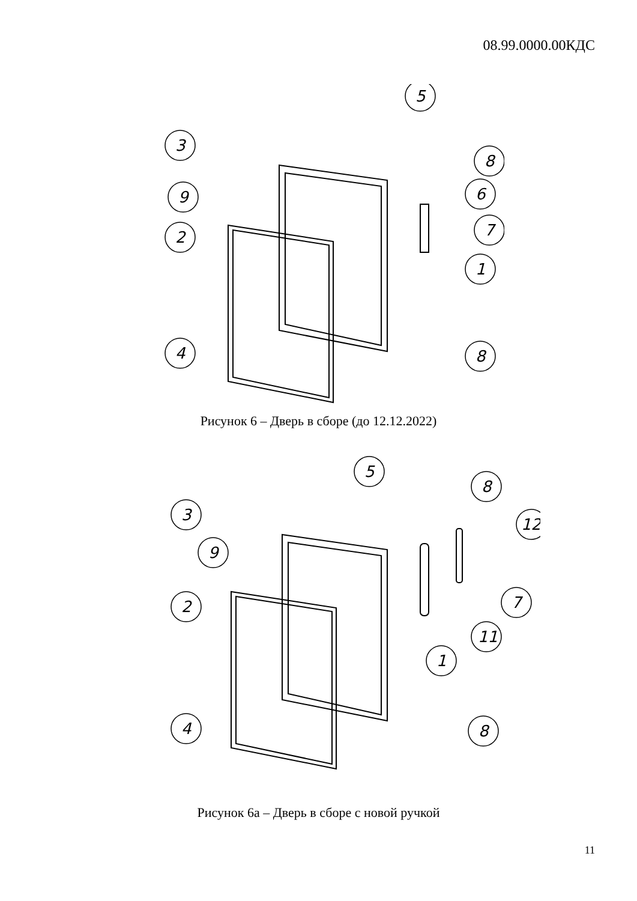08.99.0000.00КДС
3
5
8
9
6
7
2
1
4
8
Рисунок 6 – Дверь в сборе (до 12.12.2022)
3
5
8
12
9
2
7
11
1
4
8
Рисунок 6а – Дверь в сборе с новой ручкой
11